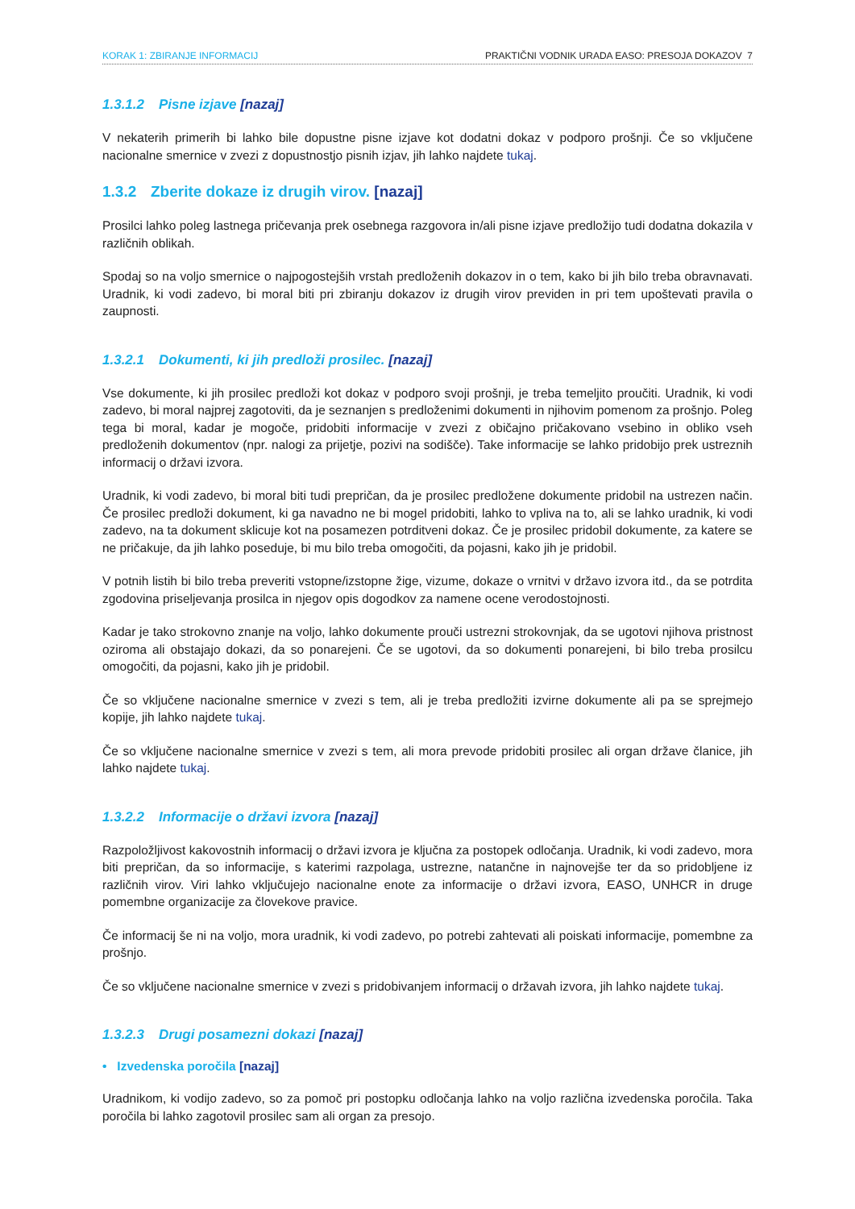KORAK 1: ZBIRANJE INFORMACIJ PRAKTIČNI VODNIK URADA EASO: PRESOJA DOKAZOV 7
1.3.1.2 Pisne izjave [nazaj]
V nekaterih primerih bi lahko bile dopustne pisne izjave kot dodatni dokaz v podporo prošnji. Če so vključene nacionalne smernice v zvezi z dopustnostjo pisnih izjav, jih lahko najdete tukaj.
1.3.2 Zberite dokaze iz drugih virov. [nazaj]
Prosilci lahko poleg lastnega pričevanja prek osebnega razgovora in/ali pisne izjave predložijo tudi dodatna dokazila v različnih oblikah.
Spodaj so na voljo smernice o najpogostejših vrstah predloženih dokazov in o tem, kako bi jih bilo treba obravnavati. Uradnik, ki vodi zadevo, bi moral biti pri zbiranju dokazov iz drugih virov previden in pri tem upoštevati pravila o zaupnosti.
1.3.2.1 Dokumenti, ki jih predloži prosilec. [nazaj]
Vse dokumente, ki jih prosilec predloži kot dokaz v podporo svoji prošnji, je treba temeljito proučiti. Uradnik, ki vodi zadevo, bi moral najprej zagotoviti, da je seznanjen s predloženimi dokumenti in njihovim pomenom za prošnjo. Poleg tega bi moral, kadar je mogoče, pridobiti informacije v zvezi z običajno pričakovano vsebino in obliko vseh predloženih dokumentov (npr. nalogi za prijetje, pozivi na sodišče). Take informacije se lahko pridobijo prek ustreznih informacij o državi izvora.
Uradnik, ki vodi zadevo, bi moral biti tudi prepričan, da je prosilec predložene dokumente pridobil na ustrezen način. Če prosilec predloži dokument, ki ga navadno ne bi mogel pridobiti, lahko to vpliva na to, ali se lahko uradnik, ki vodi zadevo, na ta dokument sklicuje kot na posamezen potrditveni dokaz. Če je prosilec pridobil dokumente, za katere se ne pričakuje, da jih lahko poseduje, bi mu bilo treba omogočiti, da pojasni, kako jih je pridobil.
V potnih listih bi bilo treba preveriti vstopne/izstopne žige, vizume, dokaze o vrnitvi v državo izvora itd., da se potrdita zgodovina priseljevanja prosilca in njegov opis dogodkov za namene ocene verodostojnosti.
Kadar je tako strokovno znanje na voljo, lahko dokumente prouči ustrezni strokovnjak, da se ugotovi njihova pristnost oziroma ali obstajajo dokazi, da so ponarejeni. Če se ugotovi, da so dokumenti ponarejeni, bi bilo treba prosilcu omogočiti, da pojasni, kako jih je pridobil.
Če so vključene nacionalne smernice v zvezi s tem, ali je treba predložiti izvirne dokumente ali pa se sprejmejo kopije, jih lahko najdete tukaj.
Če so vključene nacionalne smernice v zvezi s tem, ali mora prevode pridobiti prosilec ali organ države članice, jih lahko najdete tukaj.
1.3.2.2 Informacije o državi izvora [nazaj]
Razpoložljivost kakovostnih informacij o državi izvora je ključna za postopek odločanja. Uradnik, ki vodi zadevo, mora biti prepričan, da so informacije, s katerimi razpolaga, ustrezne, natančne in najnovejše ter da so pridobljene iz različnih virov. Viri lahko vključujejo nacionalne enote za informacije o državi izvora, EASO, UNHCR in druge pomembne organizacije za človekove pravice.
Če informacij še ni na voljo, mora uradnik, ki vodi zadevo, po potrebi zahtevati ali poiskati informacije, pomembne za prošnjo.
Če so vključene nacionalne smernice v zvezi s pridobivanjem informacij o državah izvora, jih lahko najdete tukaj.
1.3.2.3 Drugi posamezni dokazi [nazaj]
• Izvedenska poročila [nazaj]
Uradnikom, ki vodijo zadevo, so za pomoč pri postopku odločanja lahko na voljo različna izvedenska poročila. Taka poročila bi lahko zagotovil prosilec sam ali organ za presojo.